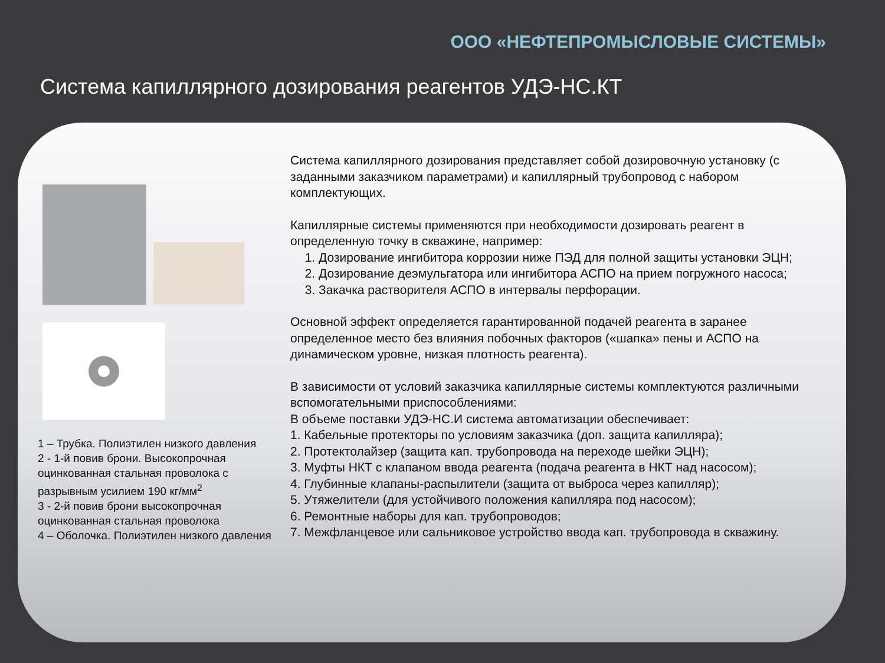ООО «НЕФТЕПРОМЫСЛОВЫЕ СИСТЕМЫ»
Система капиллярного дозирования реагентов УДЭ-НС.КТ
1 – Трубка. Полиэтилен низкого давления
2 - 1-й повив брони. Высокопрочная оцинкованная стальная проволока с разрывным усилием 190 кг/мм<sup>2</sup>
3 - 2-й повив брони высокопрочная оцинкованная стальная проволока
4 – Оболочка. Полиэтилен низкого давления
Система капиллярного дозирования представляет собой дозировочную установку (с заданными заказчиком параметрами) и капиллярный трубопровод с набором комплектующих.
Капиллярные системы применяются при необходимости дозировать реагент в определенную точку в скважине, например:
1. Дозирование ингибитора коррозии ниже ПЭД для полной защиты установки ЭЦН;
2. Дозирование деэмульгатора или ингибитора АСПО на прием погружного насоса;
3. Закачка растворителя АСПО в интервалы перфорации.
Основной эффект определяется гарантированной подачей реагента в заранее определенное место без влияния побочных факторов («шапка» пены и АСПО на динамическом уровне, низкая плотность реагента).
В зависимости от условий заказчика капиллярные системы комплектуются различными вспомогательными приспособлениями:
В объеме поставки УДЭ-НС.И система автоматизации обеспечивает:
1. Кабельные протекторы по условиям заказчика (доп. защита капилляра);
2. Протектолайзер (защита кап. трубопровода на переходе шейки ЭЦН);
3. Муфты НКТ с клапаном ввода реагента (подача реагента в НКТ над насосом);
4. Глубинные клапаны-распылители (защита от выброса через капилляр);
5. Утяжелители (для устойчивого положения капилляра под насосом);
6. Ремонтные наборы для кап. трубопроводов;
7. Межфланцевое или сальниковое устройство ввода кап. трубопровода в скважину.